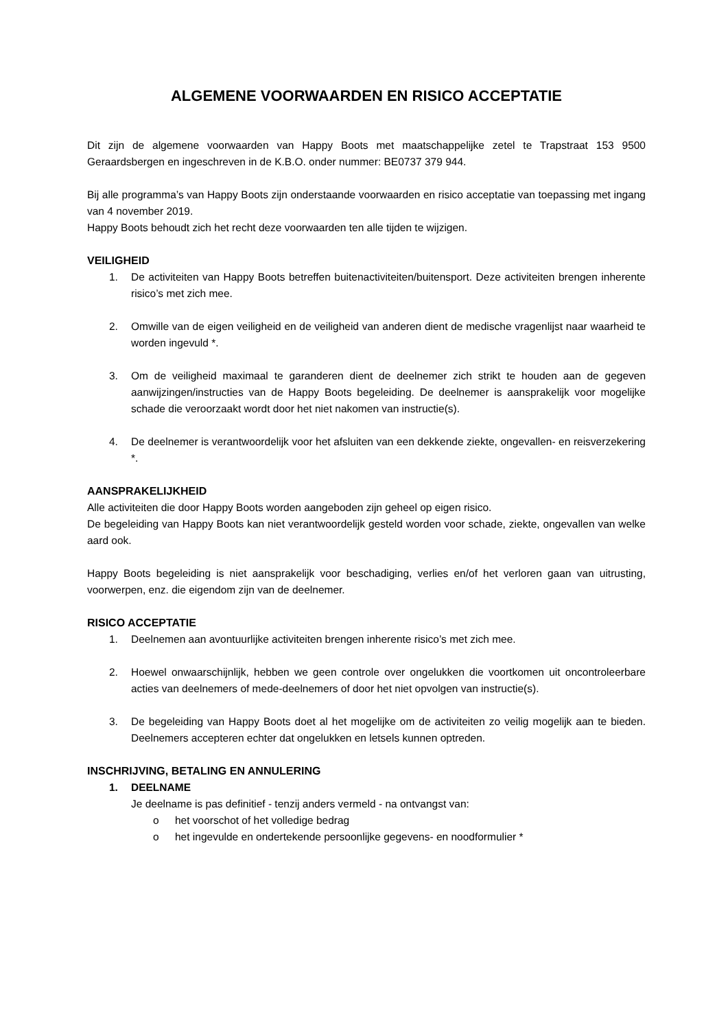ALGEMENE VOORWAARDEN EN RISICO ACCEPTATIE
Dit zijn de algemene voorwaarden van Happy Boots met maatschappelijke zetel te Trapstraat 153 9500 Geraardsbergen en ingeschreven in de K.B.O. onder nummer: BE0737 379 944.
Bij alle programma’s van Happy Boots zijn onderstaande voorwaarden en risico acceptatie van toepassing met ingang van 4 november 2019.
Happy Boots behoudt zich het recht deze voorwaarden ten alle tijden te wijzigen.
VEILIGHEID
1. De activiteiten van Happy Boots betreffen buitenactiviteiten/buitensport. Deze activiteiten brengen inherente risico’s met zich mee.
2. Omwille van de eigen veiligheid en de veiligheid van anderen dient de medische vragenlijst naar waarheid te worden ingevuld *.
3. Om de veiligheid maximaal te garanderen dient de deelnemer zich strikt te houden aan de gegeven aanwijzingen/instructies van de Happy Boots begeleiding. De deelnemer is aansprakelijk voor mogelijke schade die veroorzaakt wordt door het niet nakomen van instructie(s).
4. De deelnemer is verantwoordelijk voor het afsluiten van een dekkende ziekte, ongevallen- en reisverzekering *.
AANSPRAKELIJKHEID
Alle activiteiten die door Happy Boots worden aangeboden zijn geheel op eigen risico.
De begeleiding van Happy Boots kan niet verantwoordelijk gesteld worden voor schade, ziekte, ongevallen van welke aard ook.
Happy Boots begeleiding is niet aansprakelijk voor beschadiging, verlies en/of het verloren gaan van uitrusting, voorwerpen, enz. die eigendom zijn van de deelnemer.
RISICO ACCEPTATIE
1. Deelnemen aan avontuurlijke activiteiten brengen inherente risico’s met zich mee.
2. Hoewel onwaarschijnlijk, hebben we geen controle over ongelukken die voortkomen uit oncontroleerbare acties van deelnemers of mede-deelnemers of door het niet opvolgen van instructie(s).
3. De begeleiding van Happy Boots doet al het mogelijke om de activiteiten zo veilig mogelijk aan te bieden. Deelnemers accepteren echter dat ongelukken en letsels kunnen optreden.
INSCHRIJVING, BETALING EN ANNULERING
1. DEELNAME
Je deelname is pas definitief - tenzij anders vermeld - na ontvangst van:
o het voorschot of het volledige bedrag
o het ingevulde en ondertekende persoonlijke gegevens- en noodformulier *